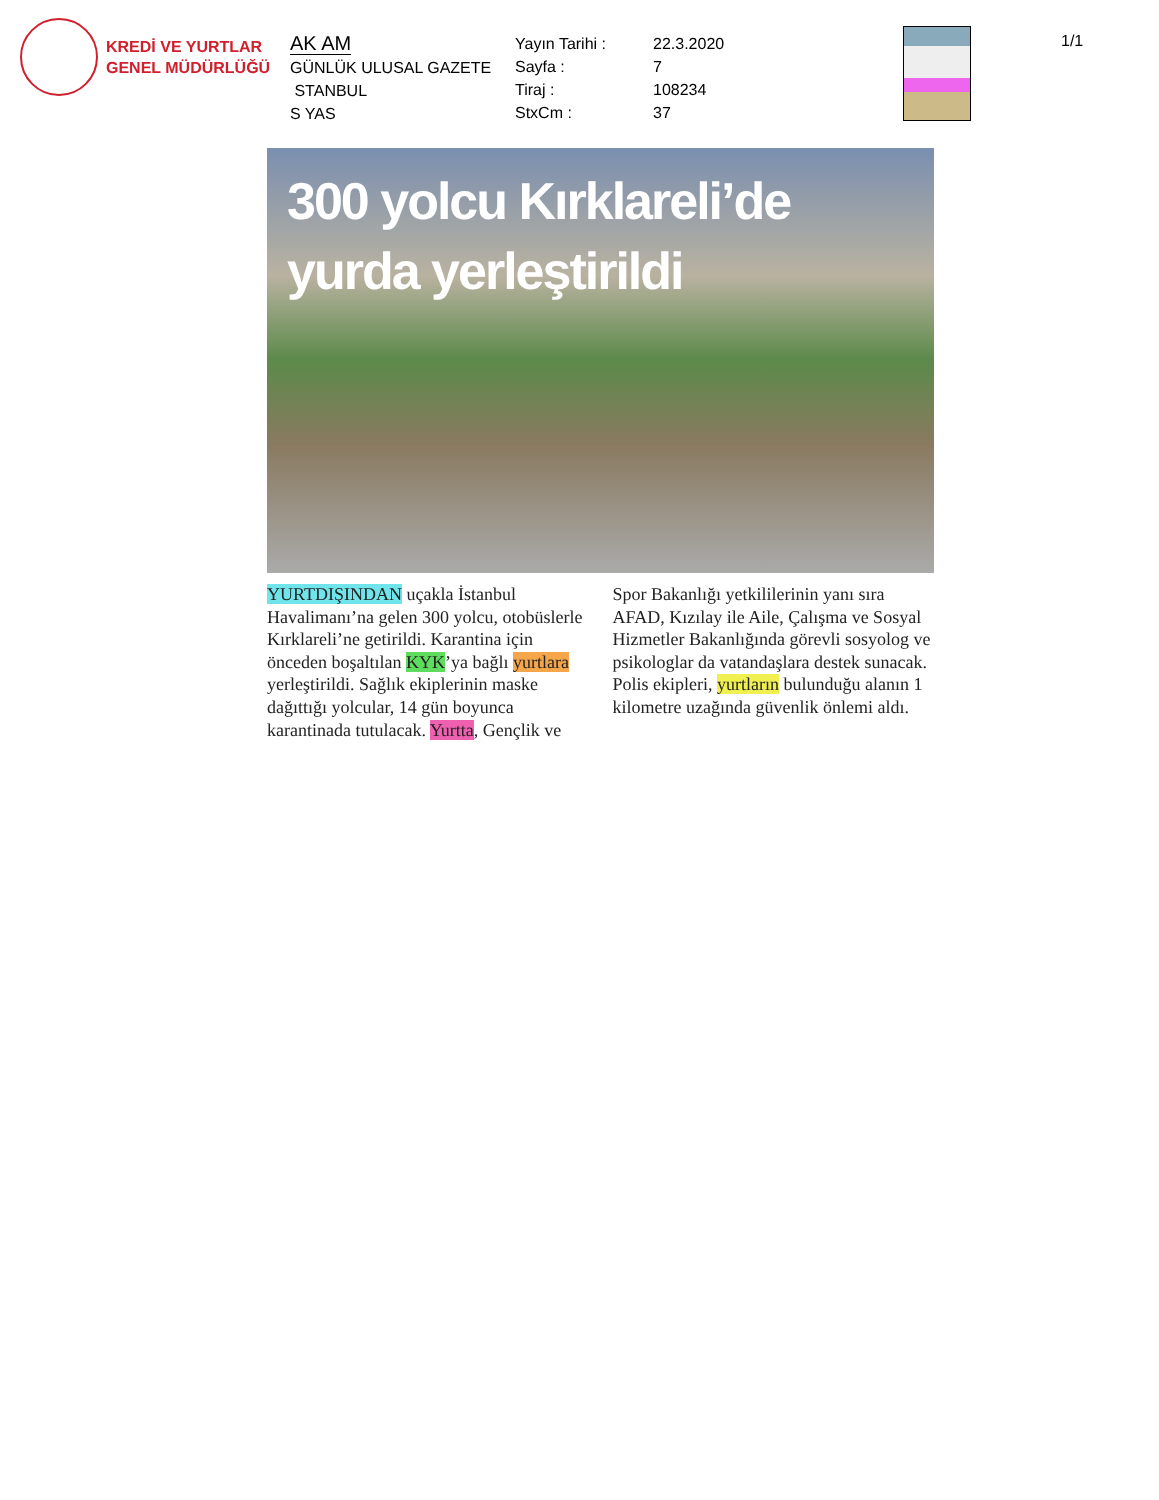KREDİ VE YURTLAR
GENEL MÜDÜRLÜĞÜ
AK AM
GÜNLÜK ULUSAL GAZETE
STANBUL
S YAS
Yayın Tarihi :
Sayfa :
Tiraj :
StxCm :
22.3.2020
7
108234
37
1/1
300 yolcu Kırklareli’de
yurda yerleştirildi
YURTDIŞINDAN uçakla İstanbul Havalimanı’na gelen 300 yolcu, otobüslerle Kırklareli’ne getirildi. Karantina için önceden boşaltılan KYK’ya bağlı yurtlara yerleştirildi. Sağlık ekiplerinin maske dağıttığı yolcular, 14 gün boyunca karantinada tutulacak. Yurtta, Gençlik ve
Spor Bakanlığı yetkililerinin yanı sıra AFAD, Kızılay ile Aile, Çalışma ve Sosyal Hizmetler Bakanlığında görevli sosyolog ve psikologlar da vatandaşlara destek sunacak. Polis ekipleri, yurtların bulunduğu alanın 1 kilometre uzağında güvenlik önlemi aldı.